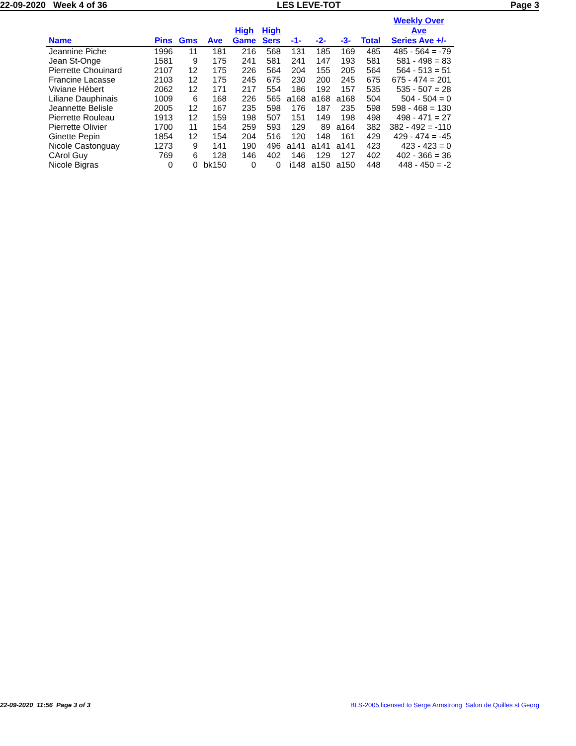22-09-2020 Week 4 of 36 LES LEVE-TOT Page 3
| Name | Pins | Gms | Ave | High Game | High Sers | -1- | -2- | -3- | Total | Weekly Over Ave Series Ave +/- |
| --- | --- | --- | --- | --- | --- | --- | --- | --- | --- | --- |
| Jeannine Piche | 1996 | 11 | 181 | 216 | 568 | 131 | 185 | 169 | 485 | 485 - 564 = -79 |
| Jean St-Onge | 1581 | 9 | 175 | 241 | 581 | 241 | 147 | 193 | 581 | 581 - 498 = 83 |
| Pierrette Chouinard | 2107 | 12 | 175 | 226 | 564 | 204 | 155 | 205 | 564 | 564 - 513 = 51 |
| Francine Lacasse | 2103 | 12 | 175 | 245 | 675 | 230 | 200 | 245 | 675 | 675 - 474 = 201 |
| Viviane Hébert | 2062 | 12 | 171 | 217 | 554 | 186 | 192 | 157 | 535 | 535 - 507 = 28 |
| Liliane Dauphinais | 1009 | 6 | 168 | 226 | 565 | a168 | a168 | a168 | 504 | 504 - 504 = 0 |
| Jeannette Belisle | 2005 | 12 | 167 | 235 | 598 | 176 | 187 | 235 | 598 | 598 - 468 = 130 |
| Pierrette Rouleau | 1913 | 12 | 159 | 198 | 507 | 151 | 149 | 198 | 498 | 498 - 471 = 27 |
| Pierrette Olivier | 1700 | 11 | 154 | 259 | 593 | 129 | 89 | a164 | 382 | 382 - 492 = -110 |
| Ginette Pepin | 1854 | 12 | 154 | 204 | 516 | 120 | 148 | 161 | 429 | 429 - 474 = -45 |
| Nicole Castonguay | 1273 | 9 | 141 | 190 | 496 | a141 | a141 | a141 | 423 | 423 - 423 = 0 |
| CArol Guy | 769 | 6 | 128 | 146 | 402 | 146 | 129 | 127 | 402 | 402 - 366 = 36 |
| Nicole Bigras | 0 | 0 | bk150 | 0 | 0 | i148 | a150 | a150 | 448 | 448 - 450 = -2 |
22-09-2020 11:56 Page 3 of 3 BLS-2005 licensed to Serge Armstrong Salon de Quilles st Georg